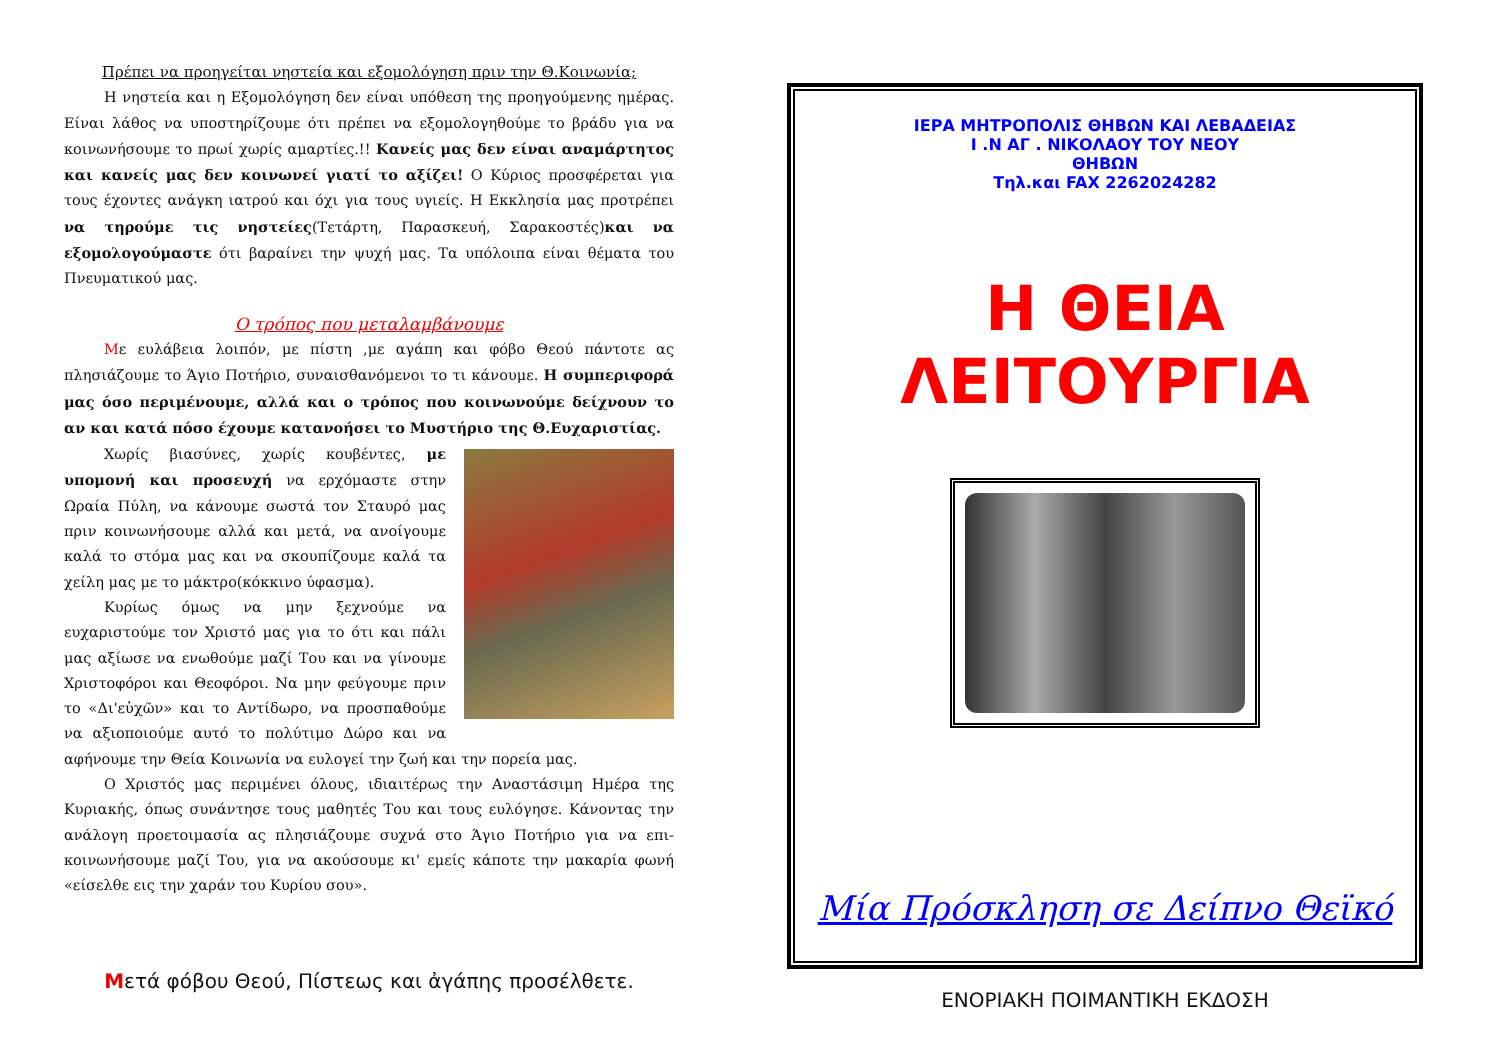Πρέπει να προηγείται νηστεία και εξομολόγηση πριν την Θ.Κοινωνία;
Η νηστεία και η Εξομολόγηση δεν είναι υπόθεση της προηγούμενης ημέρας. Είναι λάθος να υποστηρίζουμε ότι πρέπει να εξομολογηθούμε το βράδυ για να κοινωνήσουμε το πρωί χωρίς αμαρτίες.!! Κανείς μας δεν είναι αναμάρτητος και κανείς μας δεν κοινωνεί γιατί το αξίζει! Ο Κύριος προσφέρεται για τους έχοντες ανάγκη ιατρού και όχι για τους υγιείς. Η Εκκλησία μας προτρέπει να τηρούμε τις νηστείες(Τετάρτη, Παρασκευή, Σαρακοστές)και να εξομολογούμαστε ότι βαραίνει την ψυχή μας. Τα υπόλοιπα είναι θέματα του Πνευματικού μας.
Ο τρόπος που μεταλαμβάνουμε
Με ευλάβεια λοιπόν, με πίστη ,με αγάπη και φόβο Θεού πάντοτε ας πλησιάζουμε το Άγιο Ποτήριο, συναισθανόμενοι το τι κάνουμε. Η συμπεριφορά μας όσο περιμένουμε, αλλά και ο τρόπος που κοινωνούμε δείχνουν το αν και κατά πόσο έχουμε κατανοήσει το Μυστήριο της Θ.Ευχαριστίας.
Χωρίς βιασύνες, χωρίς κουβέντες, με υπομονή και προσευχή να ερχόμαστε στην Ωραία Πύλη, να κάνουμε σωστά τον Σταυρό μας πριν κοινωνήσουμε αλλά και μετά, να ανοίγουμε καλά το στόμα μας και να σκουπίζουμε καλά τα χείλη μας με το μάκτρο(κόκκινο ύφασμα).
Κυρίως όμως να μην ξεχνούμε να ευχαριστούμε τον Χριστό μας για το ότι και πάλι μας αξίωσε να ενωθούμε μαζί Του και να γίνουμε Χριστοφόροι και Θεοφόροι. Να μην φεύγουμε πριν το «Δι'εὐχῶν» και το Αντίδωρο, να προσπαθούμε να αξιοποιούμε αυτό το πολύτιμο Δώρο και να αφήνουμε την Θεία Κοινωνία να ευλογεί την ζωή και την πορεία μας.
Ο Χριστός μας περιμένει όλους, ιδιαιτέρως την Αναστάσιμη Ημέρα της Κυριακής, όπως συνάντησε τους μαθητές Του και τους ευλόγησε. Κάνοντας την ανάλογη προετοιμασία ας πλησιάζουμε συχνά στο Άγιο Ποτήριο για να επι-κοινωνήσουμε μαζί Του, για να ακούσουμε κι' εμείς κάποτε την μακαρία φωνή «είσελθε εις την χαράν του Κυρίου σου».
Μετά φόβου Θεού, Πίστεως και ἀγάπης προσέλθετε.
ΙΕΡΑ ΜΗΤΡΟΠΟΛΙΣ ΘΗΒΩΝ ΚΑΙ ΛΕΒΑΔΕΙΑΣ
Ι .Ν ΑΓ . ΝΙΚΟΛΑΟΥ ΤΟΥ ΝΕΟΥ
ΘΗΒΩΝ
Τηλ.και FAX 2262024282
Η ΘΕΙΑ ΛΕΙΤΟΥΡΓΙΑ
Μία Πρόσκληση σε Δείπνο Θεϊκό
ΕΝΟΡΙΑΚΗ ΠΟΙΜΑΝΤΙΚΗ ΕΚΔΟΣΗ